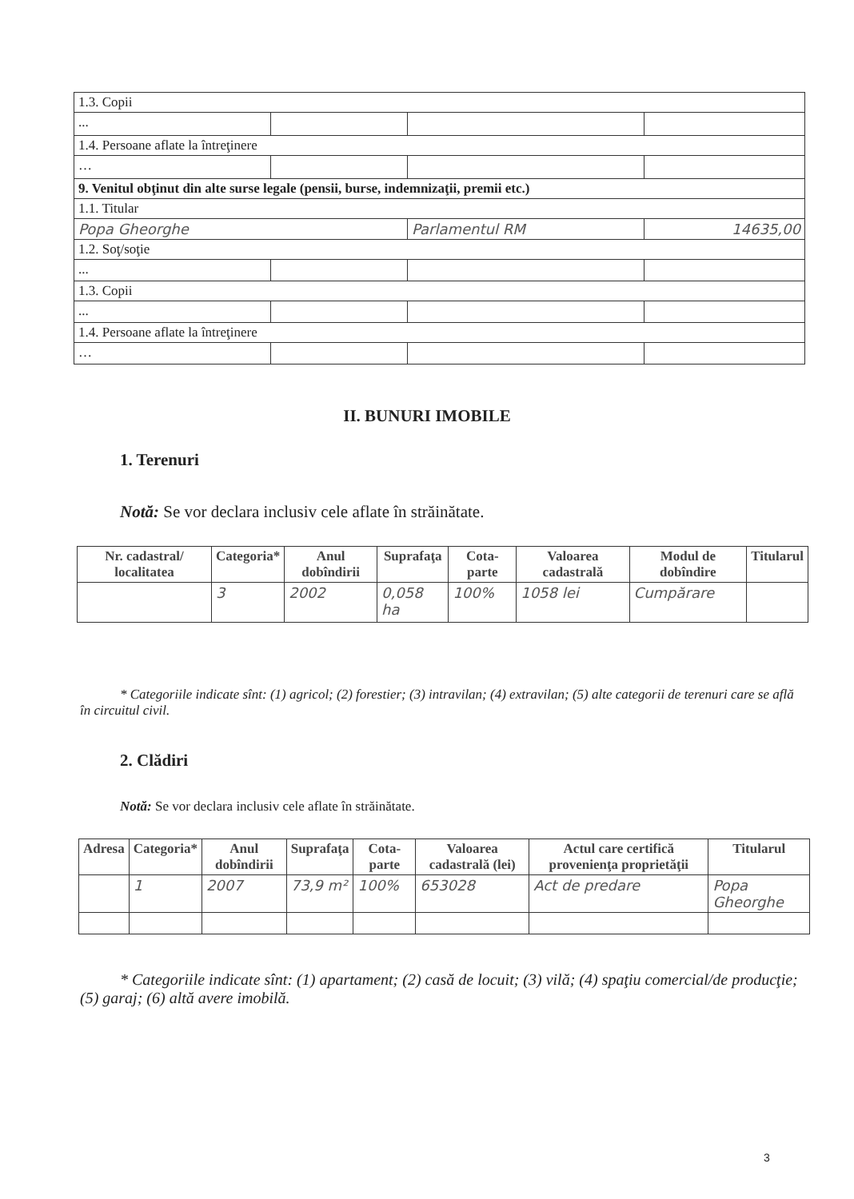| 1.3. Copii | | | |
| ... | | | |
| 1.4. Persoane aflate la întreţinere | | | |
| … | | | |
| 9. Venitul obţinut din alte surse legale (pensii, burse, indemnizaţii, premii etc.) | | | |
| 1.1. Titular | | | |
| Popa Gheorghe | | Parlamentul RM | 14635,00 |
| 1.2. Soţ/soţie | | | |
| ... | | | |
| 1.3. Copii | | | |
| ... | | | |
| 1.4. Persoane aflate la întreţinere | | | |
| … | | | |
II. BUNURI IMOBILE
1. Terenuri
Notă: Se vor declara inclusiv cele aflate în străinătate.
| Nr. cadastral/ localitatea | Categoria* | Anul dobîndirii | Suprafaţa | Cota-parte | Valoarea cadastrală | Modul de dobîndire | Titularul |
| --- | --- | --- | --- | --- | --- | --- | --- |
| | 3 | 2002 | 0,058 ha | 100% | 1058 lei | Cumpărare | |
* Categoriile indicate sînt: (1) agricol; (2) forestier; (3) intravilan; (4) extravilan; (5) alte categorii de terenuri care se află în circuitul civil.
2. Clădiri
Notă: Se vor declara inclusiv cele aflate în străinătate.
| Adresa | Categoria* | Anul dobîndirii | Suprafaţa | Cota-parte | Valoarea cadastrală (lei) | Actul care certifică provenienţa proprietăţii | Titularul |
| --- | --- | --- | --- | --- | --- | --- | --- |
| | 1 | 2007 | 73,9 m² | 100% | 653028 | Act de predare | Popa Gheorghe |
* Categoriile indicate sînt: (1) apartament; (2) casă de locuit; (3) vilă; (4) spaţiu comercial/de producţie; (5) garaj; (6) altă avere imobilă.
3